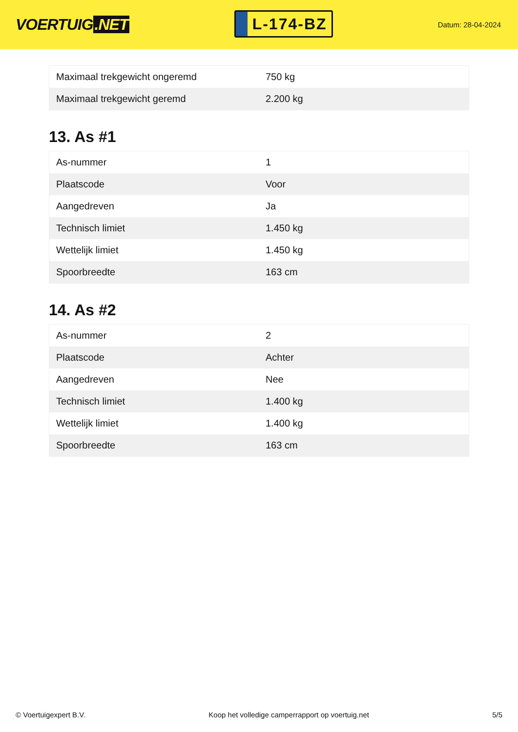VOERTUIG.NET
L-174-BZ
Datum: 28-04-2024
| Maximaal trekgewicht ongeremd | 750 kg |
| Maximaal trekgewicht geremd | 2.200 kg |
13. As #1
| As-nummer | 1 |
| Plaatscode | Voor |
| Aangedreven | Ja |
| Technisch limiet | 1.450 kg |
| Wettelijk limiet | 1.450 kg |
| Spoorbreedte | 163 cm |
14. As #2
| As-nummer | 2 |
| Plaatscode | Achter |
| Aangedreven | Nee |
| Technisch limiet | 1.400 kg |
| Wettelijk limiet | 1.400 kg |
| Spoorbreedte | 163 cm |
© Voertuigexpert B.V. Koop het volledige camperrapport op voertuig.net 5/5